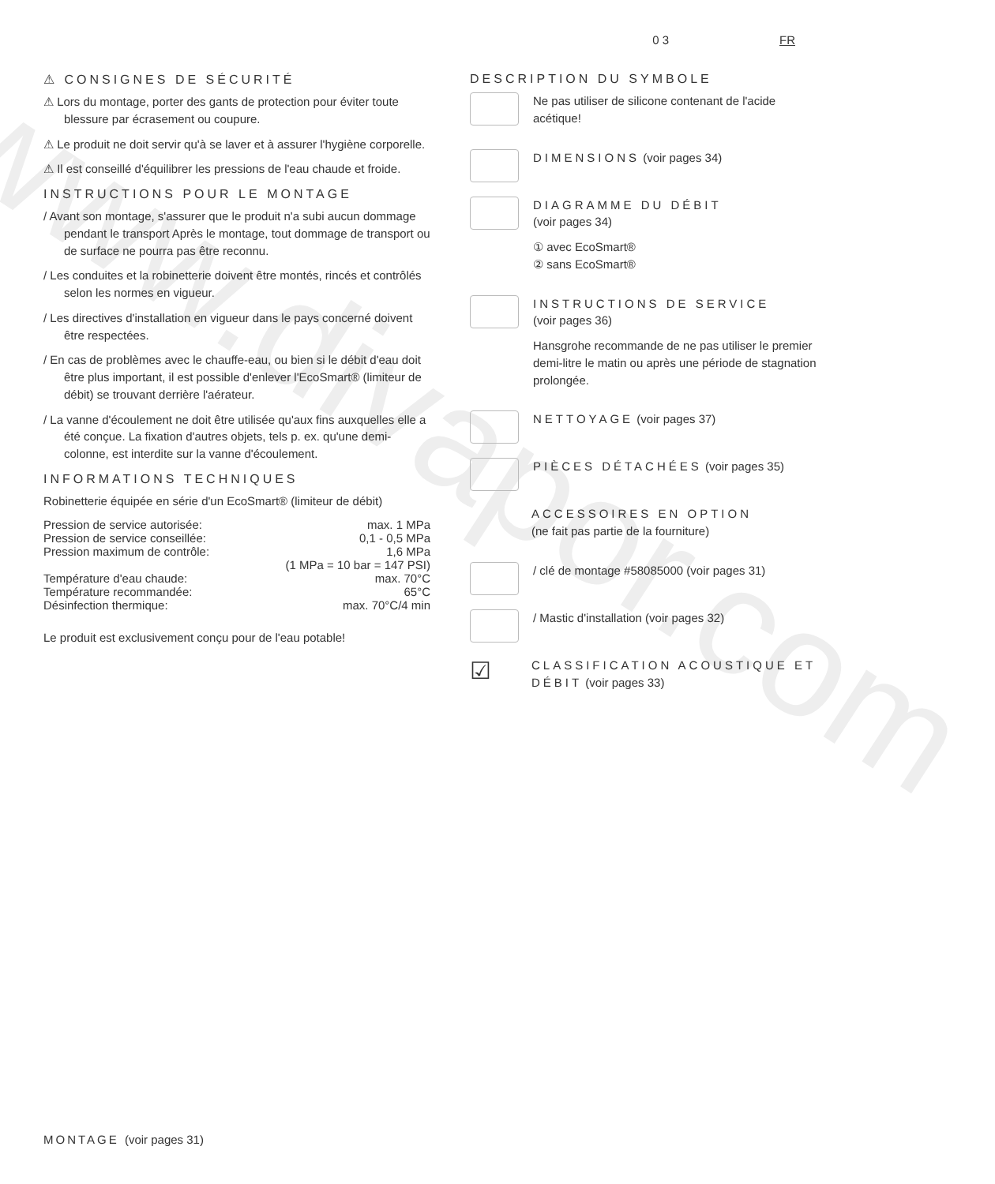www.divapor.com
0 3 FR
⚠ CONSIGNES DE SÉCURITÉ
⚠ Lors du montage, porter des gants de protection pour éviter toute blessure par écrasement ou coupure.
⚠ Le produit ne doit servir qu'à se laver et à assurer l'hygiène corporelle.
⚠ Il est conseillé d'équilibrer les pressions de l'eau chaude et froide.
INSTRUCTIONS POUR LE MONTAGE
/ Avant son montage, s'assurer que le produit n'a subi aucun dommage pendant le transport Après le montage, tout dommage de transport ou de surface ne pourra pas être reconnu.
/ Les conduites et la robinetterie doivent être montés, rincés et contrôlés selon les normes en vigueur.
/ Les directives d'installation en vigueur dans le pays concerné doivent être respectées.
/ En cas de problèmes avec le chauffe-eau, ou bien si le débit d'eau doit être plus important, il est possible d'enlever l'EcoSmart® (limiteur de débit) se trouvant derrière l'aérateur.
/ La vanne d'écoulement ne doit être utilisée qu'aux fins auxquelles elle a été conçue. La fixation d'autres objets, tels p. ex. qu'une demi-colonne, est interdite sur la vanne d'écoulement.
INFORMATIONS TECHNIQUES
Robinetterie équipée en série d'un EcoSmart® (limiteur de débit)
| Pression de service autorisée: | max. 1 MPa |
| Pression de service conseillée: | 0,1 - 0,5 MPa |
| Pression maximum de contrôle: | 1,6 MPa |
| | (1 MPa = 10 bar = 147 PSI) |
| Température d'eau chaude: | max. 70°C |
| Température recommandée: | 65°C |
| Désinfection thermique: | max. 70°C/4 min |
Le produit est exclusivement conçu pour de l'eau potable!
DESCRIPTION DU SYMBOLE
Ne pas utiliser de silicone contenant de l'acide acétique!
DIMENSIONS (voir pages 34)
DIAGRAMME DU DÉBIT
(voir pages 34)
① avec EcoSmart®
② sans EcoSmart®
INSTRUCTIONS DE SERVICE
(voir pages 36)
Hansgrohe recommande de ne pas utiliser le premier demi-litre le matin ou après une période de stagnation prolongée.
NETTOYAGE (voir pages 37)
PIÈCES DÉTACHÉES (voir pages 35)
ACCESSOIRES EN OPTION
(ne fait pas partie de la fourniture)
/ clé de montage #58085000 (voir pages 31)
/ Mastic d'installation (voir pages 32)
☑
CLASSIFICATION ACOUSTIQUE ET DÉBIT (voir pages 33)
MONTAGE (voir pages 31)